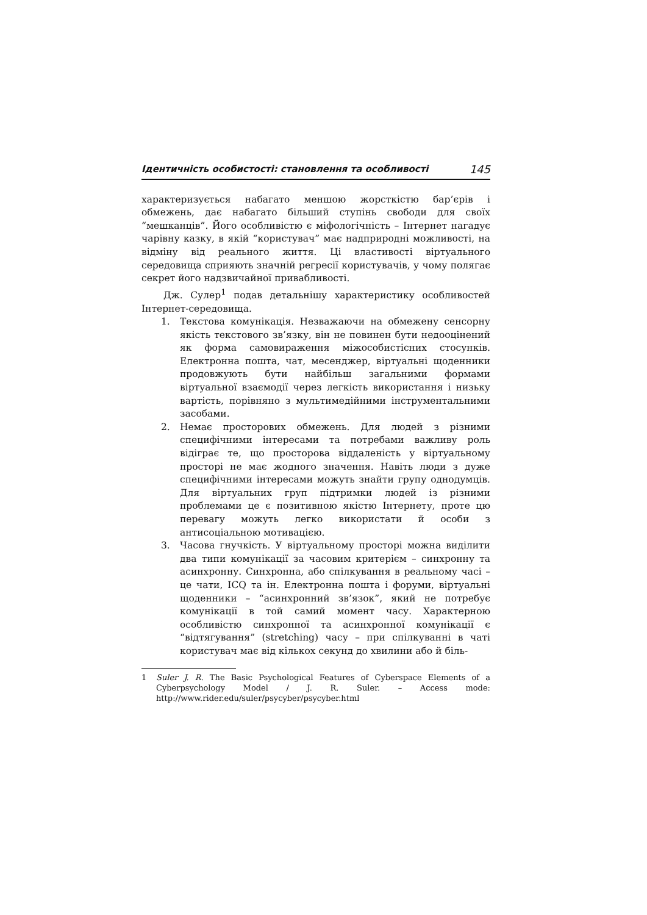Ідентичність особистості: становлення та особливості 145
характеризується набагато меншою жорсткістю бар’єрів і обмежень, дає набагато більший ступінь свободи для своїх “мешканців”. Його особливістю є міфологічність – Інтернет нагадує чарівну казку, в якій “користувач” має надприродні можливості, на відміну від реального життя. Ці властивості віртуального середовища сприяють значній регресії користувачів, у чому полягає секрет його надзвичайної привабливості.
Дж. Сулер<sup>1</sup> подав детальнішу характеристику особливостей Інтернет-середовища.
1. Текстова комунікація. Незважаючи на обмежену сенсорну якість текстового зв’язку, він не повинен бути недооцінений як форма самовираження міжособистісних стосунків. Електронна пошта, чат, месенджер, віртуальні щоденники продовжують бути найбільш загальними формами віртуальної взаємодії через легкість використання і низьку вартість, порівняно з мультимедійними інструментальними засобами.
2. Немає просторових обмежень. Для людей з різними специфічними інтересами та потребами важливу роль відіграє те, що просторова віддаленість у віртуальному просторі не має жодного значення. Навіть люди з дуже специфічними інтересами можуть знайти групу однодумців. Для віртуальних груп підтримки людей із різними проблемами це є позитивною якістю Інтернету, проте цю перевагу можуть легко використати й особи з антисоціальною мотивацією.
3. Часова гнучкість. У віртуальному просторі можна виділити два типи комунікації за часовим критерієм – синхронну та асинхронну. Синхронна, або спілкування в реальному часі – це чати, ICQ та ін. Електронна пошта і форуми, віртуальні щоденники – “асинхронний зв’язок”, який не потребує комунікації в той самий момент часу. Характерною особливістю синхронної та асинхронної комунікації є “відтягування” (stretching) часу – при спілкуванні в чаті користувач має від кількох секунд до хвилини або й біль-
1 Suler J. R. The Basic Psychological Features of Cyberspace Elements of a Cyberpsychology Model / J. R. Suler. – Access mode: http://www.rider.edu/suler/psycyber/psycyber.html